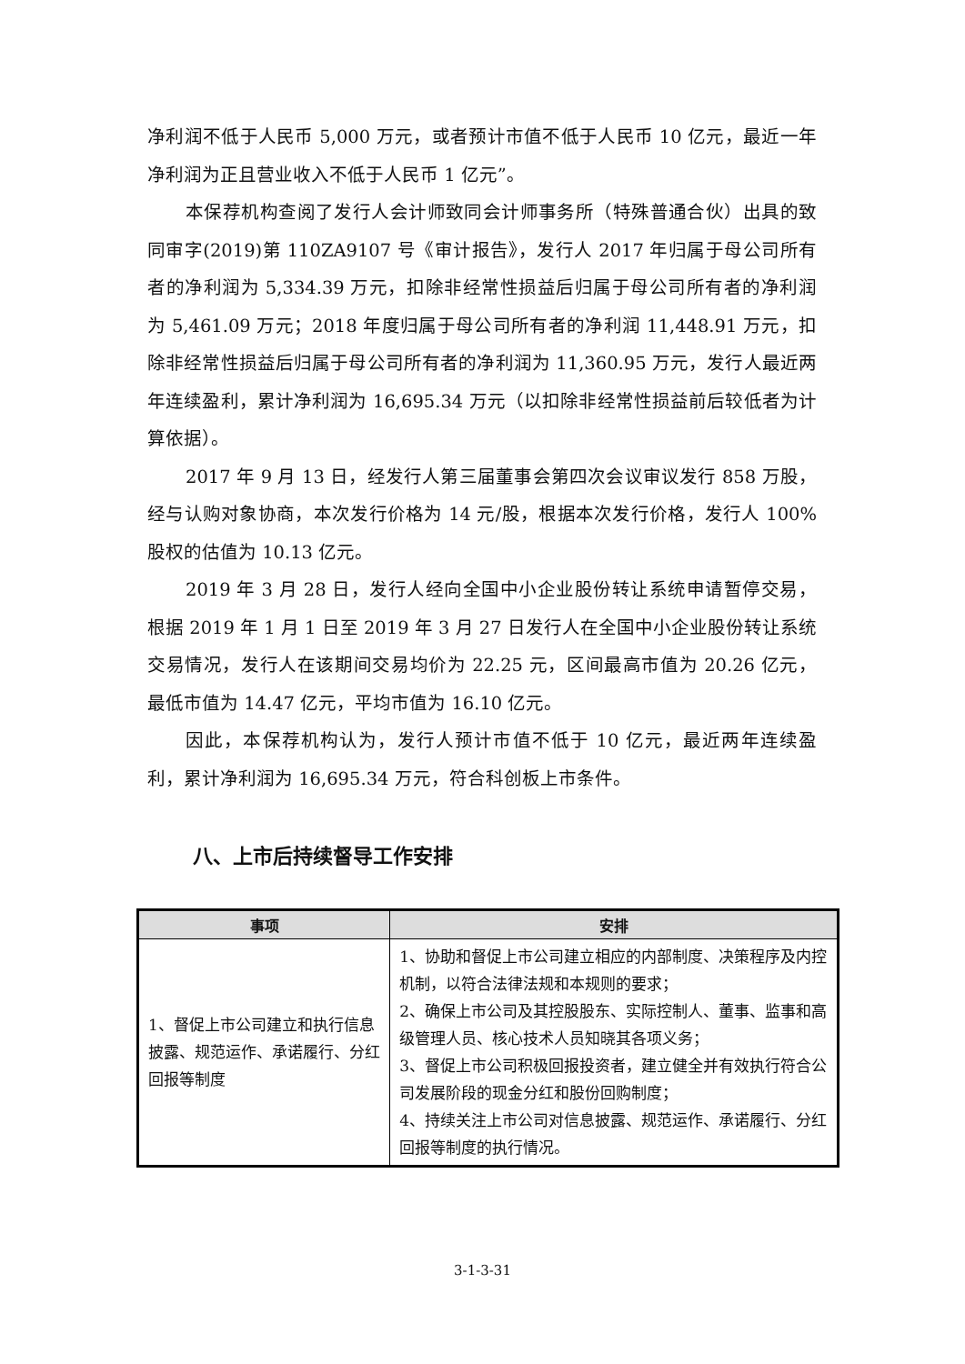净利润不低于人民币 5,000 万元，或者预计市值不低于人民币 10 亿元，最近一年净利润为正且营业收入不低于人民币 1 亿元”。
本保荐机构查阅了发行人会计师致同会计师事务所（特殊普通合伙）出具的致同审字(2019)第 110ZA9107 号《审计报告》，发行人 2017 年归属于母公司所有者的净利润为 5,334.39 万元，扣除非经常性损益后归属于母公司所有者的净利润为 5,461.09 万元；2018 年度归属于母公司所有者的净利润 11,448.91 万元，扣除非经常性损益后归属于母公司所有者的净利润为 11,360.95 万元，发行人最近两年连续盈利，累计净利润为 16,695.34 万元（以扣除非经常性损益前后较低者为计算依据）。
2017 年 9 月 13 日，经发行人第三届董事会第四次会议审议发行 858 万股，经与认购对象协商，本次发行价格为 14 元/股，根据本次发行价格，发行人 100%股权的估值为 10.13 亿元。
2019 年 3 月 28 日，发行人经向全国中小企业股份转让系统申请暂停交易，根据 2019 年 1 月 1 日至 2019 年 3 月 27 日发行人在全国中小企业股份转让系统交易情况，发行人在该期间交易均价为 22.25 元，区间最高市值为 20.26 亿元，最低市值为 14.47 亿元，平均市值为 16.10 亿元。
因此，本保荐机构认为，发行人预计市值不低于 10 亿元，最近两年连续盈利，累计净利润为 16,695.34 万元，符合科创板上市条件。
八、上市后持续督导工作安排
| 事项 | 安排 |
| --- | --- |
| 1、督促上市公司建立和执行信息披露、规范运作、承诺履行、分红回报等制度 | 1、协助和督促上市公司建立相应的内部制度、决策程序及内控机制，以符合法律法规和本规则的要求； 2、确保上市公司及其控股股东、实际控制人、董事、监事和高级管理人员、核心技术人员知晓其各项义务； 3、督促上市公司积极回报投资者，建立健全并有效执行符合公司发展阶段的现金分红和股份回购制度； 4、持续关注上市公司对信息披露、规范运作、承诺履行、分红回报等制度的执行情况。 |
3-1-3-31